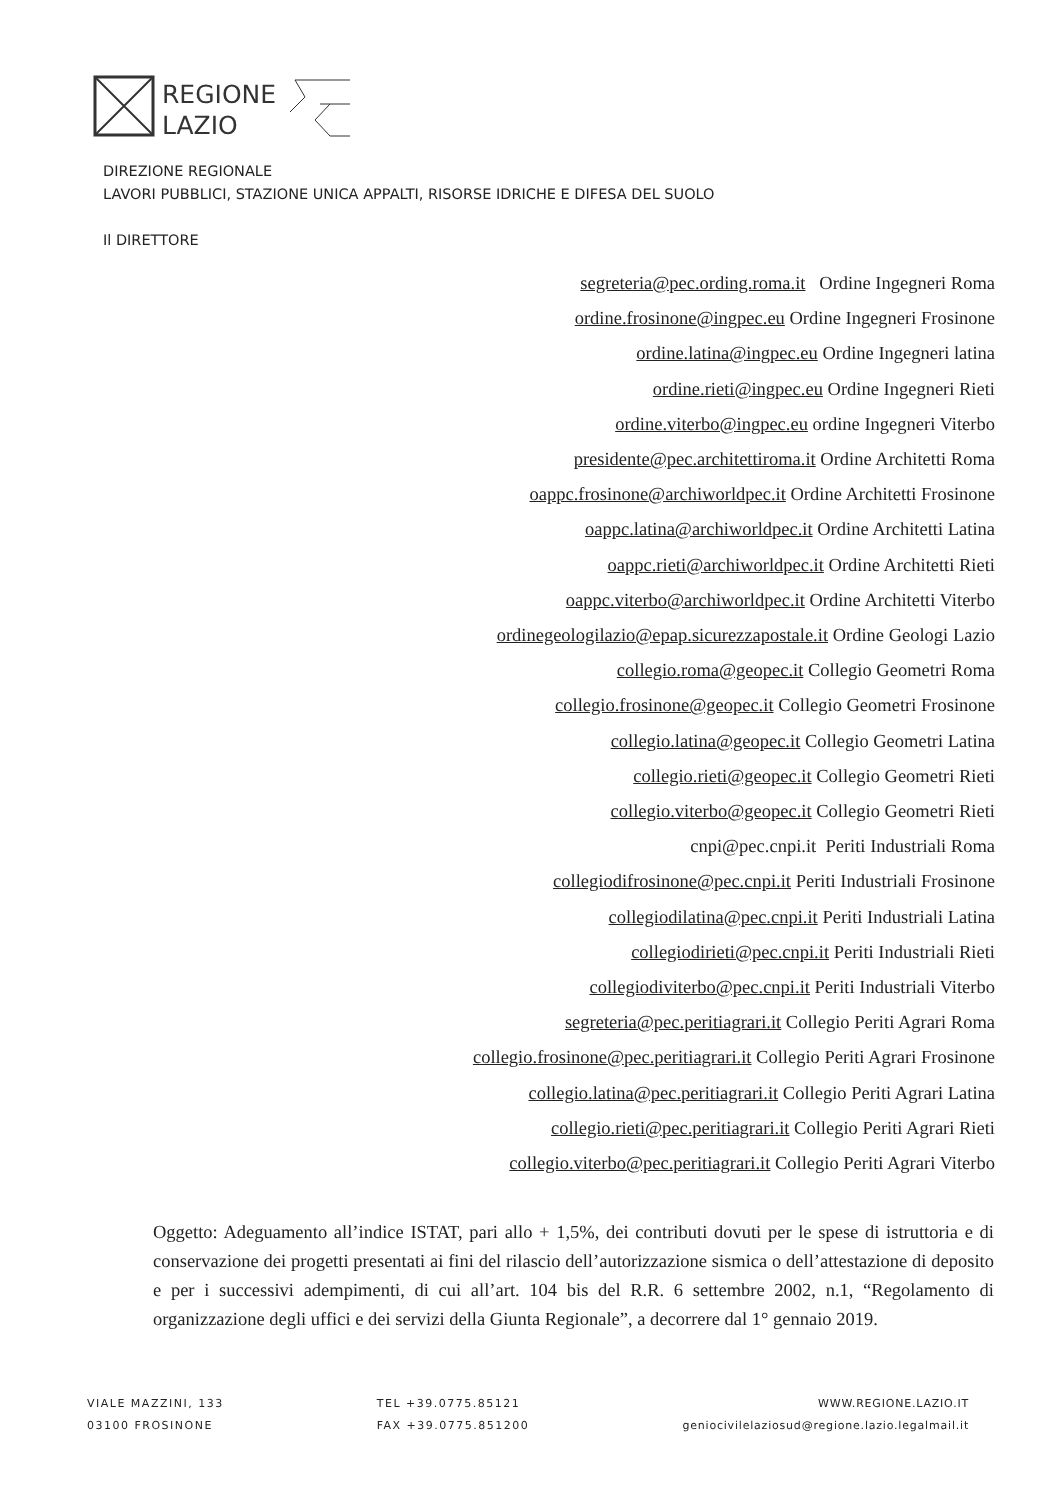REGIONE
LAZIO
DIREZIONE REGIONALE
LAVORI PUBBLICI, STAZIONE UNICA APPALTI, RISORSE IDRICHE E DIFESA DEL SUOLO
Il DIRETTORE
segreteria@pec.ording.roma.it Ordine Ingegneri Roma
ordine.frosinone@ingpec.eu Ordine Ingegneri Frosinone
ordine.latina@ingpec.eu Ordine Ingegneri latina
ordine.rieti@ingpec.eu Ordine Ingegneri Rieti
ordine.viterbo@ingpec.eu ordine Ingegneri Viterbo
presidente@pec.architettiroma.it Ordine Architetti Roma
oappc.frosinone@archiworldpec.it Ordine Architetti Frosinone
oappc.latina@archiworldpec.it Ordine Architetti Latina
oappc.rieti@archiworldpec.it Ordine Architetti Rieti
oappc.viterbo@archiworldpec.it Ordine Architetti Viterbo
ordinegeologilazio@epap.sicurezzapostale.it Ordine Geologi Lazio
collegio.roma@geopec.it Collegio Geometri Roma
collegio.frosinone@geopec.it Collegio Geometri Frosinone
collegio.latina@geopec.it Collegio Geometri Latina
collegio.rieti@geopec.it Collegio Geometri Rieti
collegio.viterbo@geopec.it Collegio Geometri Rieti
cnpi@pec.cnpi.it Periti Industriali Roma
collegiodifrosinone@pec.cnpi.it Periti Industriali Frosinone
collegiodilatina@pec.cnpi.it Periti Industriali Latina
collegiodirieti@pec.cnpi.it Periti Industriali Rieti
collegiodiviterbo@pec.cnpi.it Periti Industriali Viterbo
segreteria@pec.peritiagrari.it Collegio Periti Agrari Roma
collegio.frosinone@pec.peritiagrari.it Collegio Periti Agrari Frosinone
collegio.latina@pec.peritiagrari.it Collegio Periti Agrari Latina
collegio.rieti@pec.peritiagrari.it Collegio Periti Agrari Rieti
collegio.viterbo@pec.peritiagrari.it Collegio Periti Agrari Viterbo
Oggetto: Adeguamento all’indice ISTAT, pari allo + 1,5%, dei contributi dovuti per le spese di istruttoria e di conservazione dei progetti presentati ai fini del rilascio dell’autorizzazione sismica o dell’attestazione di deposito e per i successivi adempimenti, di cui all’art. 104 bis del R.R. 6 settembre 2002, n.1, “Regolamento di organizzazione degli uffici e dei servizi della Giunta Regionale”, a decorrere dal 1° gennaio 2019.
VIALE MAZZINI, 133
03100 FROSINONE
TEL +39.0775.85121
FAX +39.0775.851200
WWW.REGIONE.LAZIO.IT
geniocivilelaziosud@regione.lazio.legalmail.it